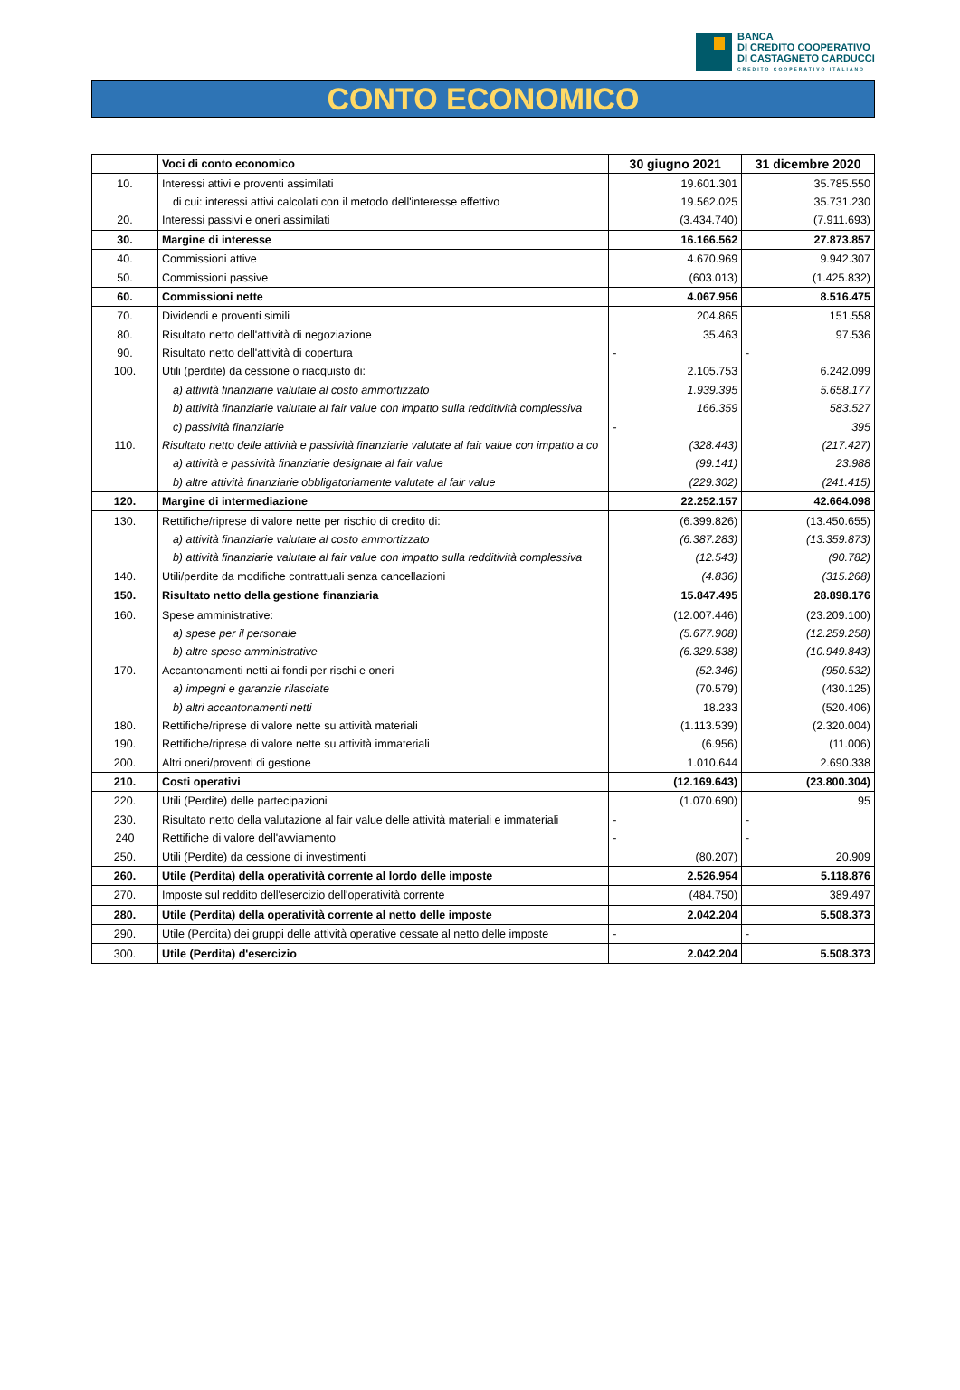BANCA
DI CREDITO COOPERATIVO
DI CASTAGNETO CARDUCCI
CREDITO COOPERATIVO ITALIANO
CONTO ECONOMICO
| | Voci di conto economico | 30 giugno 2021 | 31 dicembre 2020 |
| --- | --- | --- | --- |
| 10. | Interessi attivi e proventi assimilati | 19.601.301 | 35.785.550 |
| | di cui: interessi attivi calcolati con il metodo dell'interesse effettivo | 19.562.025 | 35.731.230 |
| 20. | Interessi passivi e oneri assimilati | (3.434.740) | (7.911.693) |
| 30. | Margine di interesse | 16.166.562 | 27.873.857 |
| 40. | Commissioni attive | 4.670.969 | 9.942.307 |
| 50. | Commissioni passive | (603.013) | (1.425.832) |
| 60. | Commissioni nette | 4.067.956 | 8.516.475 |
| 70. | Dividendi e proventi simili | 204.865 | 151.558 |
| 80. | Risultato netto dell'attività di negoziazione | 35.463 | 97.536 |
| 90. | Risultato netto dell'attività di copertura | - | - |
| 100. | Utili (perdite) da cessione o riacquisto di: | 2.105.753 | 6.242.099 |
| | a) attività finanziarie valutate al costo ammortizzato | 1.939.395 | 5.658.177 |
| | b) attività finanziarie valutate al fair value con impatto sulla redditività complessiva | 166.359 | 583.527 |
| | c) passività finanziarie | - | 395 |
| 110. | Risultato netto delle attività e passività finanziarie valutate al fair value con impatto a co | (328.443) | (217.427) |
| | a) attività e passività finanziarie designate al fair value | (99.141) | 23.988 |
| | b) altre attività finanziarie obbligatoriamente valutate al fair value | (229.302) | (241.415) |
| 120. | Margine di intermediazione | 22.252.157 | 42.664.098 |
| 130. | Rettifiche/riprese di valore nette per rischio di credito di: | (6.399.826) | (13.450.655) |
| | a) attività finanziarie valutate al costo ammortizzato | (6.387.283) | (13.359.873) |
| | b) attività finanziarie valutate al fair value con impatto sulla redditività complessiva | (12.543) | (90.782) |
| 140. | Utili/perdite da modifiche contrattuali senza cancellazioni | (4.836) | (315.268) |
| 150. | Risultato netto della gestione finanziaria | 15.847.495 | 28.898.176 |
| 160. | Spese amministrative: | (12.007.446) | (23.209.100) |
| | a) spese per il personale | (5.677.908) | (12.259.258) |
| | b) altre spese amministrative | (6.329.538) | (10.949.843) |
| 170. | Accantonamenti netti ai fondi per rischi e oneri | (52.346) | (950.532) |
| | a) impegni e garanzie rilasciate | (70.579) | (430.125) |
| | b) altri accantonamenti netti | 18.233 | (520.406) |
| 180. | Rettifiche/riprese di valore nette su attività materiali | (1.113.539) | (2.320.004) |
| 190. | Rettifiche/riprese di valore nette su attività immateriali | (6.956) | (11.006) |
| 200. | Altri oneri/proventi di gestione | 1.010.644 | 2.690.338 |
| 210. | Costi operativi | (12.169.643) | (23.800.304) |
| 220. | Utili (Perdite) delle partecipazioni | (1.070.690) | 95 |
| 230. | Risultato netto della valutazione al fair value delle attività materiali e immateriali | - | - |
| 240 | Rettifiche di valore dell'avviamento | - | - |
| 250. | Utili (Perdite) da cessione di investimenti | (80.207) | 20.909 |
| 260. | Utile (Perdita) della operatività corrente al lordo delle imposte | 2.526.954 | 5.118.876 |
| 270. | Imposte sul reddito dell'esercizio dell'operatività corrente | (484.750) | 389.497 |
| 280. | Utile (Perdita) della operatività corrente al netto delle imposte | 2.042.204 | 5.508.373 |
| 290. | Utile (Perdita) dei gruppi delle attività operative cessate al netto delle imposte | - | - |
| 300. | Utile (Perdita) d'esercizio | 2.042.204 | 5.508.373 |